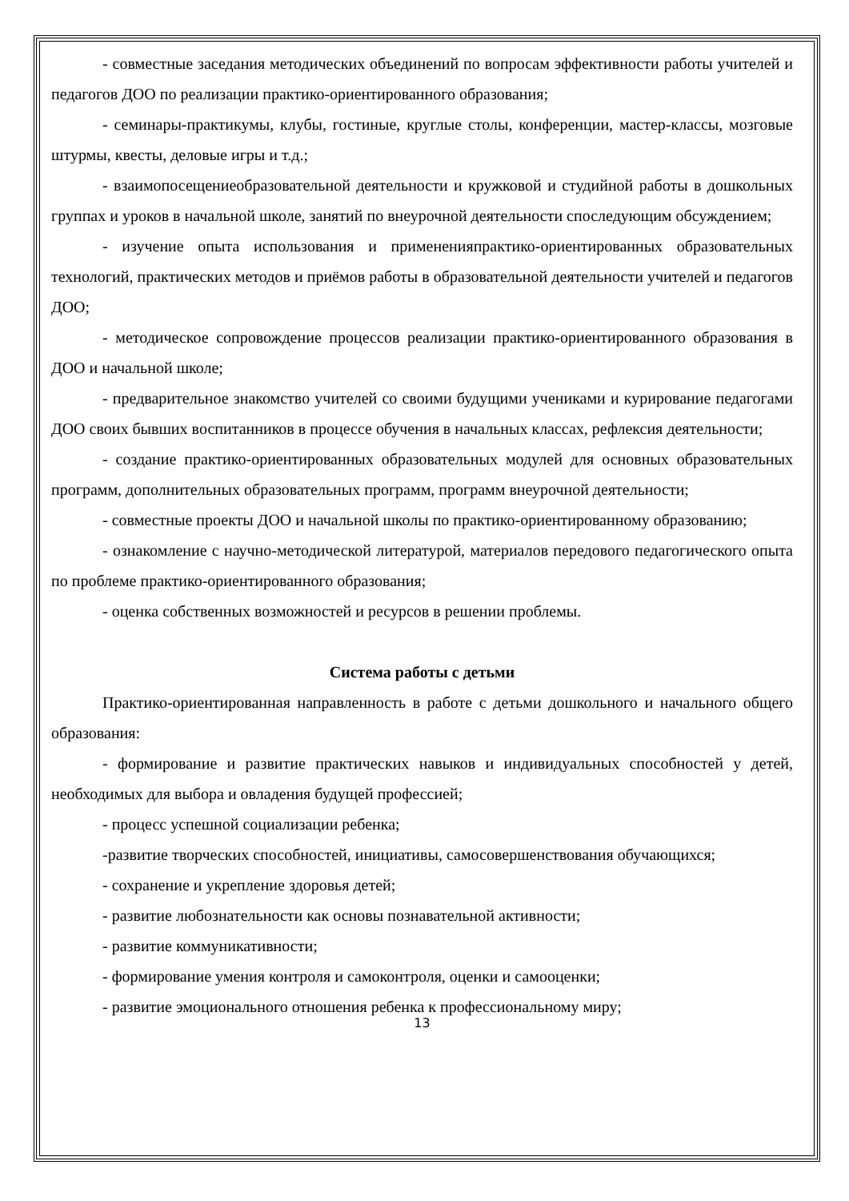- совместные заседания методических объединений по вопросам эффективности работы учителей и педагогов ДОО по реализации практико-ориентированного образования;
- семинары-практикумы, клубы, гостиные, круглые столы, конференции, мастер-классы, мозговые штурмы, квесты, деловые игры и т.д.;
- взаимопосещениеобразовательной деятельности и кружковой и студийной работы в дошкольных группах и уроков в начальной школе, занятий по внеурочной деятельности споследующим обсуждением;
- изучение опыта использования и примененияпрактико-ориентированных образовательных технологий, практических методов и приёмов работы в образовательной деятельности учителей и педагогов ДОО;
- методическое сопровождение процессов реализации практико-ориентированного образования в ДОО и начальной школе;
- предварительное знакомство учителей со своими будущими учениками и курирование педагогами ДОО своих бывших воспитанников в процессе обучения в начальных классах, рефлексия деятельности;
- создание практико-ориентированных образовательных модулей для основных образовательных программ, дополнительных образовательных программ, программ внеурочной деятельности;
- совместные проекты ДОО и начальной школы по практико-ориентированному образованию;
- ознакомление с научно-методической литературой, материалов передового педагогического опыта по проблеме практико-ориентированного образования;
- оценка собственных возможностей и ресурсов в решении проблемы.
Система работы с детьми
Практико-ориентированная направленность в работе с детьми дошкольного и начального общего образования:
- формирование и развитие практических навыков и индивидуальных способностей у детей, необходимых для выбора и овладения будущей профессией;
- процесс успешной социализации ребенка;
-развитие творческих способностей, инициативы, самосовершенствования обучающихся;
- сохранение и укрепление здоровья детей;
- развитие любознательности как основы познавательной активности;
- развитие коммуникативности;
- формирование умения контроля и самоконтроля, оценки и самооценки;
- развитие эмоционального отношения ребенка к профессиональному миру;
13